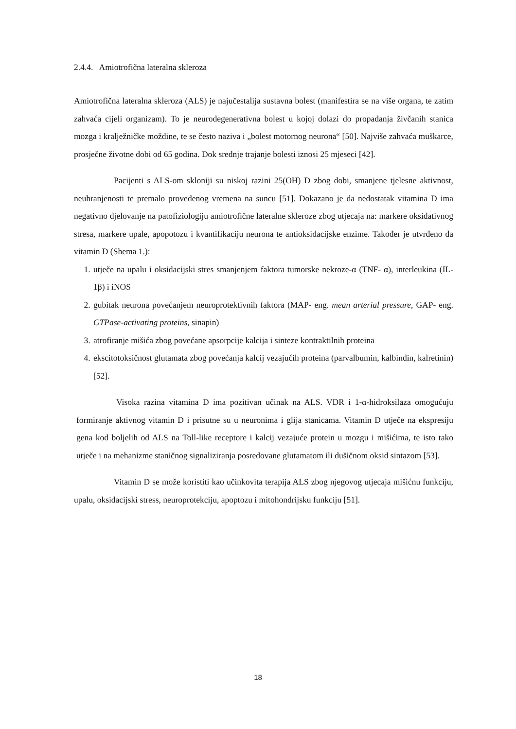2.4.4. Amiotrofična lateralna skleroza
Amiotrofična lateralna skleroza (ALS) je najučestalija sustavna bolest (manifestira se na više organa, te zatim zahvaća cijeli organizam). To je neurodegenerativna bolest u kojoj dolazi do propadanja živčanih stanica mozga i kralježničke moždine, te se često naziva i „bolest motornog neurona“ [50]. Najviše zahvaća muškarce, prosječne životne dobi od 65 godina. Dok srednje trajanje bolesti iznosi 25 mjeseci [42].
Pacijenti s ALS-om skloniji su niskoj razini 25(OH) D zbog dobi, smanjene tjelesne aktivnost, neuhranjenosti te premalo provedenog vremena na suncu [51]. Dokazano je da nedostatak vitamina D ima negativno djelovanje na patofiziologiju amiotrofične lateralne skleroze zbog utjecaja na: markere oksidativnog stresa, markere upale, apopotozu i kvantifikaciju neurona te antioksidacijske enzime. Također je utvrđeno da vitamin D (Shema 1.):
1. utječe na upalu i oksidacijski stres smanjenjem faktora tumorske nekroze-α (TNF- α), interleukina (IL-1β) i iNOS
2. gubitak neurona povećanjem neuroprotektivnih faktora (MAP- eng. mean arterial pressure, GAP- eng. GTPase-activating proteins, sinapin)
3. atrofiranje mišića zbog povećane apsorpcije kalcija i sinteze kontraktilnih proteina
4. ekscitotoksičnost glutamata zbog povećanja kalcij vezajućih proteina (parvalbumin, kalbindin, kalretinin) [52].
Visoka razina vitamina D ima pozitivan učinak na ALS. VDR i 1-α-hidroksilaza omogućuju formiranje aktivnog vitamin D i prisutne su u neuronima i glija stanicama. Vitamin D utječe na ekspresiju gena kod boljelih od ALS na Toll-like receptore i kalcij vezajuće protein u mozgu i mišićima, te isto tako utječe i na mehanizme staničnog signaliziranja posredovane glutamatom ili dušičnom oksid sintazom [53].
Vitamin D se može koristiti kao učinkovita terapija ALS zbog njegovog utjecaja mišićnu funkciju, upalu, oksidacijski stress, neuroprotekciju, apoptozu i mitohondrijsku funkciju [51].
18